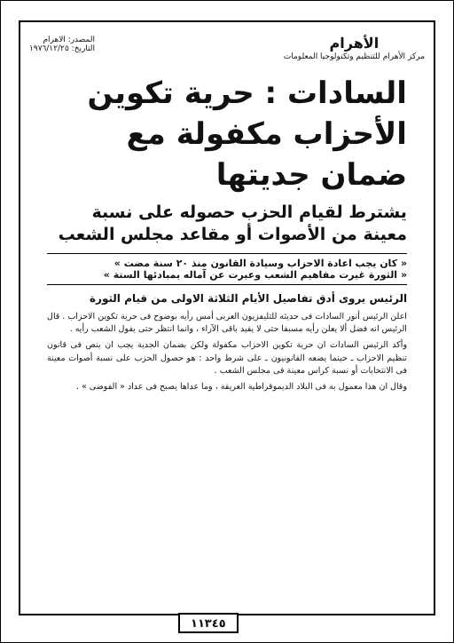الأهرام
مركز الأهرام للتنظيم وتكنولوجيا المعلومات
المصدر: الاهرام
التاريخ: ١٩٧٦/١٢/٢٥
السادات : حرية تكوين الأحزاب مكفولة مع ضمان جديتها
يشترط لقيام الحزب حصوله على نسبة معينة من الأصوات أو مقاعد مجلس الشعب
« كان يجب اعادة الاحزاب وسيادة القانون منذ ٢٠ سنة مضت »
« الثورة غيرت مفاهيم الشعب وعبرت عن آماله بمبادئها الستة »
الرئيس يروى أدق تفاصيل الأيام الثلاثة الاولى من قيام الثورة
اعلن الرئيس أنور السادات فى حديثه للتليفزيون العربى أمس رأيه بوضوح فى حرية تكوين الاحزاب . قال الرئيس انه فضل ألا يعلن رأيه مسبقا حتى لا يقيد باقى الآراء ، وانما انتظر حتى يقول الشعب رأيه .
وأكد الرئيس السادات ان حرية تكوين الاحزاب مكفولة ولكن بضمان الجدية يجب ان ينص فى قانون تنظيم الاحزاب ـ حينما يضعه القانونيون ـ على شرط واحد : هو حصول الحزب على نسبة أصوات معينة فى الانتخابات أو نسبة كراس معينة فى مجلس الشعب .
وقال ان هذا معمول به فى البلاد الديموقراطية العريقة ، وما عداها يصبح فى عداد « الفوضى » .
١١٣٤٥